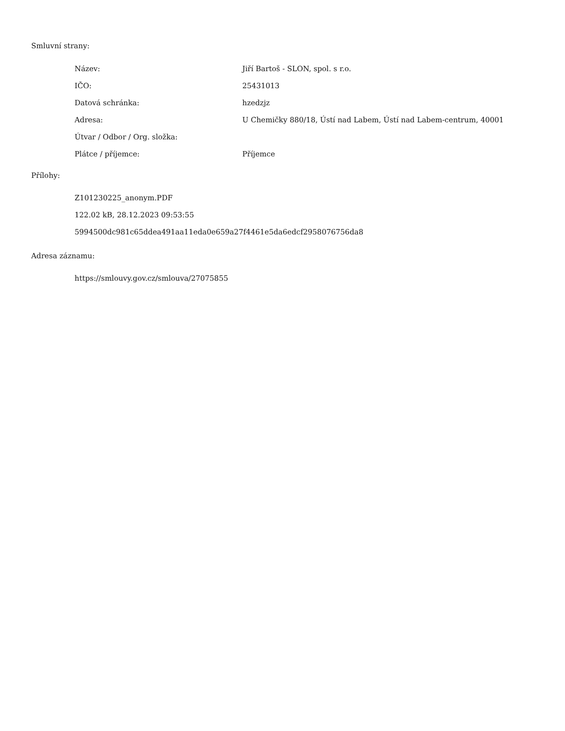Smluvní strany:
| Název: | Jiří Bartoš - SLON, spol. s r.o. |
| IČO: | 25431013 |
| Datová schránka: | hzedzjz |
| Adresa: | U Chemičky 880/18, Ústí nad Labem, Ústí nad Labem-centrum, 40001 |
| Útvar / Odbor / Org. složka: | |
| Plátce / příjemce: | Příjemce |
Přílohy:
Z101230225_anonym.PDF
122.02 kB, 28.12.2023 09:53:55
5994500dc981c65ddea491aa11eda0e659a27f4461e5da6edcf2958076756da8
Adresa záznamu:
https://smlouvy.gov.cz/smlouva/27075855